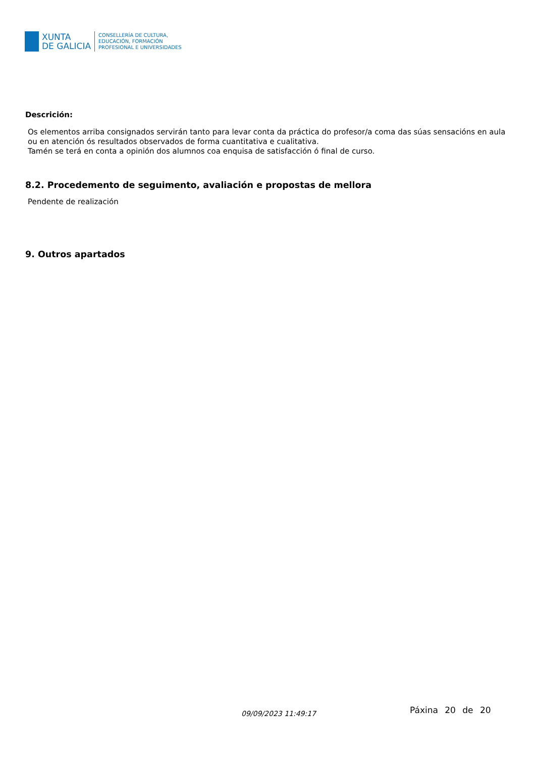XUNTA
DE GALICIA
CONSELLERÍA DE CULTURA,
EDUCACIÓN, FORMACIÓN
PROFESIONAL E UNIVERSIDADES
Descrición:
Os elementos arriba consignados servirán tanto para levar conta da práctica do profesor/a coma das súas sensacións en aula ou en atención ós resultados observados de forma cuantitativa e cualitativa.
Tamén se terá en conta a opinión dos alumnos coa enquisa de satisfacción ó final de curso.
8.2. Procedemento de seguimento, avaliación e propostas de mellora
Pendente de realización
9. Outros apartados
09/09/2023 11:49:17 Páxina 20 de 20